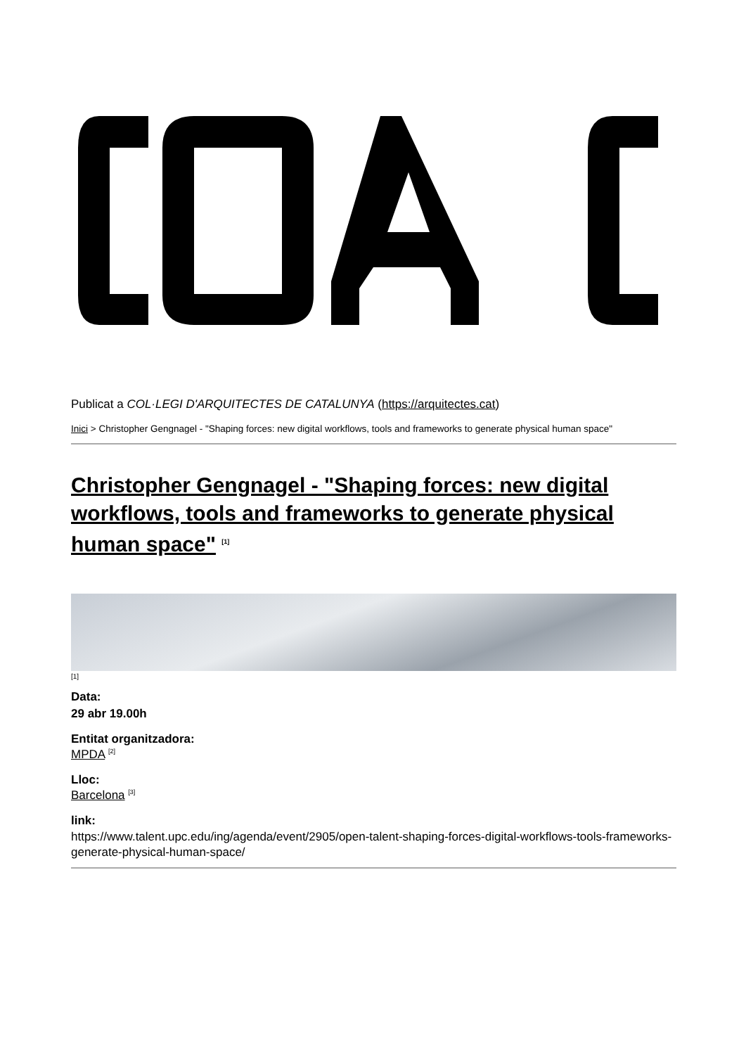Publicat a COL·LEGI D'ARQUITECTES DE CATALUNYA (https://arquitectes.cat)
Inici > Christopher Gengnagel - "Shaping forces: new digital workflows, tools and frameworks to generate physical human space"
Christopher Gengnagel - "Shaping forces: new digital workflows, tools and frameworks to generate physical human space" <sup>[1]</sup>
[1]
Data:
29 abr 19.00h
Entitat organitzadora:
MPDA <sup>[2]</sup>
Lloc:
Barcelona <sup>[3]</sup>
link:
https://www.talent.upc.edu/ing/agenda/event/2905/open-talent-shaping-forces-digital-workflows-tools-frameworks-generate-physical-human-space/